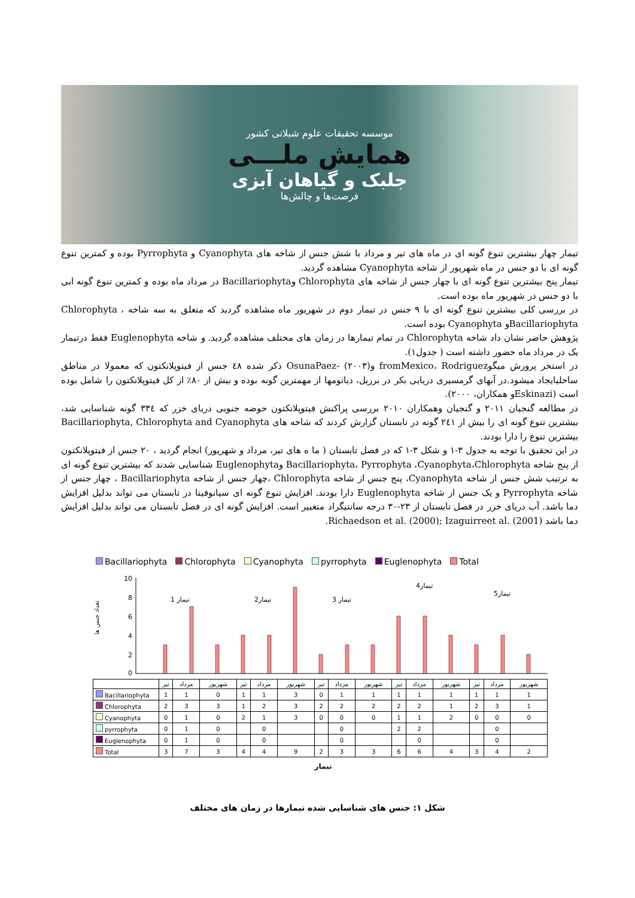موسسه تحقیقات علوم شیلاتی کشور
همایش ملـــی
جلبک و گیاهان آبزی
فرصت‌ها و چالش‌ها
تیمار چهار بیشترین تنوع گونه ای در ماه های تیر و مرداد با شش جنس از شاخه های Cyanophyta و Pyrrophyta بوده و کمترین تنوع گونه ای با دو جنس در ماه شهریور از شاخه Cyanophyta مشاهده گردید.
تیمار پنج بیشترین تنوع گونه ای با چهار جنس از شاخه های Chlorophyta وBacillariophyta در مرداد ماه بوده و کمترین تنوع گونه ابی با دو جنس در شهریور ماه بوده است.
در بررسی کلی بیشترین تنوع گونه ای با ۹ جنس در تیمار دوم در شهریور ماه مشاهده گردید که متعلق به سه شاخه Chlorophyta ، Bacillariophytaو Cyanophyta بوده است.
پژوهش حاضر نشان داد شاخه Chlorophyta در تمام تیمارها در زمان های مختلف مشاهده گردید. و شاخه Euglenophyta فقط درتیمار یک در مرداد ماه حضور داشته است ( جدول۱).
در استخر پرورش میگوfromMexico، Rodriguez وOsunaPaez- (۲۰۰۳) ذکر شده ٤٨ جنس از فیتوپلانکتون که معمولا در مناطق ساحلیایجاد میشود.در آبهای گرمسیری دریایی بکر در برزیل، دیاتومها از مهمترین گونه بوده و بیش از ۸۰٪ از کل فیتوپلانکتون را شامل بوده است (Eskinaziو همکاران، ۲۰۰۰).
در مطالعه گنجیان ۲۰۱۱ و گنجیان وهمکاران ۲۰۱۰ بررسی پراکنش فیتوپلانکتون حوضه جنوبی دریای خزر که ۳۳٤ گونه شناسایی شد، بیشترین تنوع گونه ای را بیش از ۲٤۱ گونه در تابستان گزارش کردند که شاخه های Bacillariophyta, Chlorophyta and Cyanophyta بیشترین تنوع را دارا بودند.
در این تحقیق با توجه به جدول ۳-۱ و شکل ۳-۱ که در فصل تابستان ( ما ه های تیر، مرداد و شهریور) انجام گردید ، ۲۰ جنس از فیتوپلانکتون از پنج شاخه Bacillariophyta، Pyrrophyta ،Cyanophyta،Chlorophyta وEuglenophyta شناسایی شدند که بیشترین تنوع گونه ای به ترتیب شش جنس از شاخه Cyanophyta، پنج جنس از شاخه Chlorophyta ،چهار جنس از شاخه Bacillariophyta ، چهار جنس از شاخه Pyrrophyta و یک جنس از شاخه Euglenophyta دارا بودند. افزایش تنوع گونه ای سیانوفیتا در تابستان می تواند بدلیل افزایش دما باشد. آب دریای خزر در فصل تابستان از ۲۳-۳۰ درجه سانتیگراد متغییر است. افزایش گونه ای در فصل تابستان می تواند بدلیل افزایش دما باشد Richaedson et al. (2000); Izaguirreet al. (2001).
Bacillariophyta Chlorophyta Cyanophyta pyrrophyta Euglenophyta Total
تعداد جنس ها
10
8
6
4
2
0
تیمار 1
تیمار2
تیمار 3
تیمار4
تیمار5
| | تیر | مرداد | شهریور | تیر | مرداد | شهریور | تیر | مرداد | شهریور | تیر | مرداد | شهریور | تیر | مرداد | شهریور |
| Bacillariophyta | 1 | 1 | 0 | 1 | 1 | 3 | 0 | 1 | 1 | 1 | 1 | 1 | 1 | 1 | 1 |
| Chlorophyta | 2 | 3 | 3 | 1 | 2 | 3 | 2 | 2 | 2 | 2 | 2 | 1 | 2 | 3 | 1 |
| Cyanophyta | 0 | 1 | 0 | 2 | 1 | 3 | 0 | 0 | 0 | 1 | 1 | 2 | 0 | 0 | 0 |
| pyrrophyta | 0 | 1 | 0 | | 0 | | | 0 | | 2 | 2 | | | 0 | |
| Euglenophyta | 0 | 1 | 0 | | 0 | | | 0 | | | 0 | | | 0 | |
| Total | 3 | 7 | 3 | 4 | 4 | 9 | 2 | 3 | 3 | 6 | 6 | 4 | 3 | 4 | 2 |
تیمار
شکل ۱: جنس های شناسایی شده تیمارها در زمان های مختلف